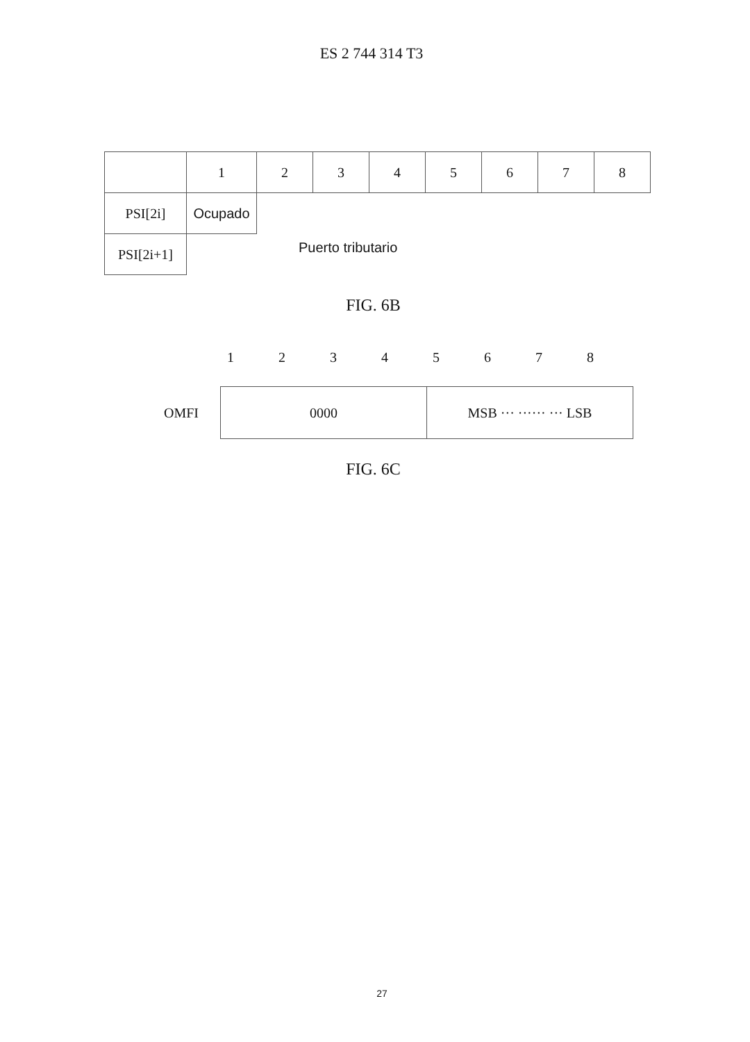ES 2 744 314 T3
| | 1 | 2 | 3 | 4 | 5 | 6 | 7 | 8 |
| PSI[2i] | Ocupado | Puerto tributario | | | | | | |
| PSI[2i+1] | | | | | | | | |
FIG. 6B
12345678
| OMFI | 0000 | MSB ··· ······ ··· LSB |
FIG. 6C
27